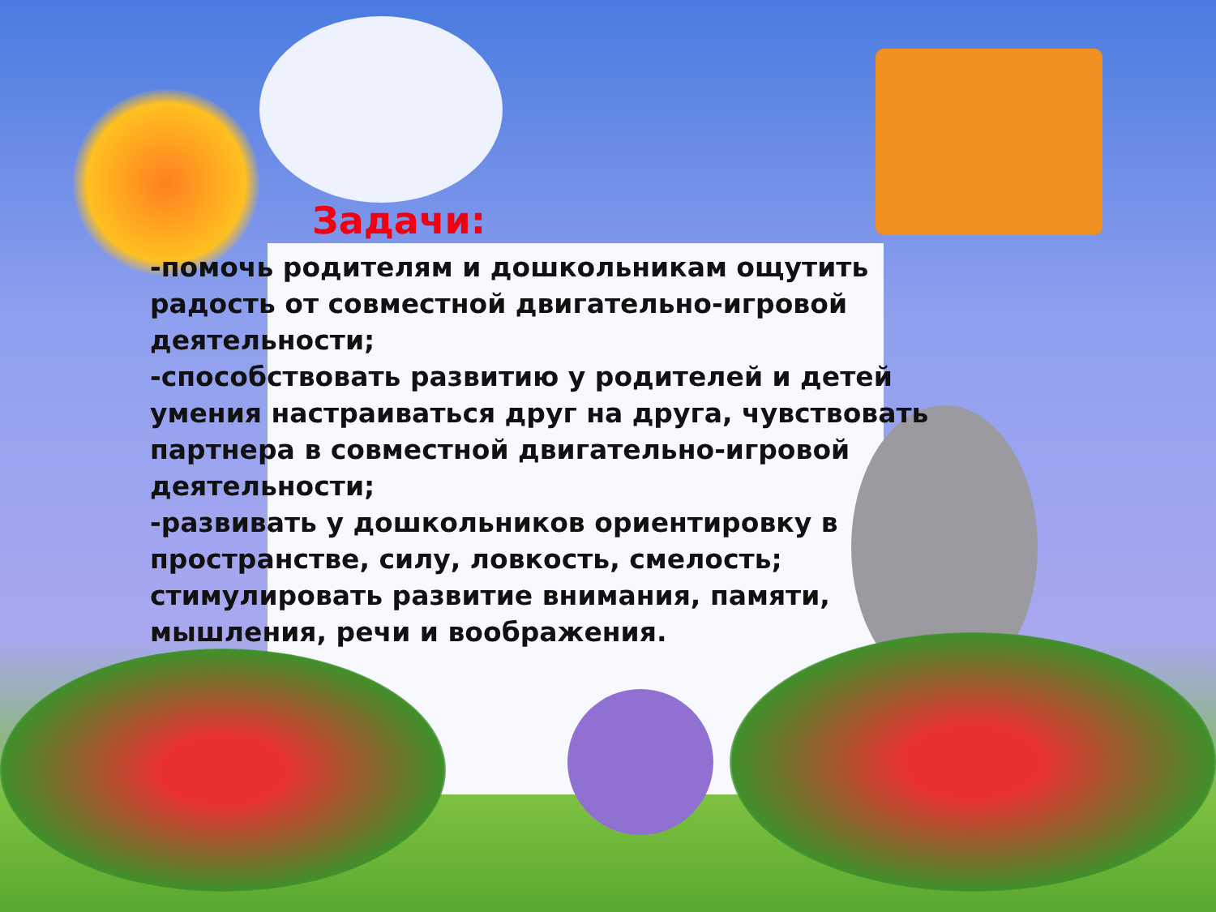Задачи:
-помочь родителям и дошкольникам ощутить радость от совместной двигательно-игровой деятельности;
-способствовать развитию у родителей и детей умения настраиваться друг на друга, чувствовать партнера в совместной двигательно-игровой деятельности;
-развивать у дошкольников ориентировку в пространстве, силу, ловкость, смелость; стимулировать развитие внимания, памяти, мышления, речи и воображения.